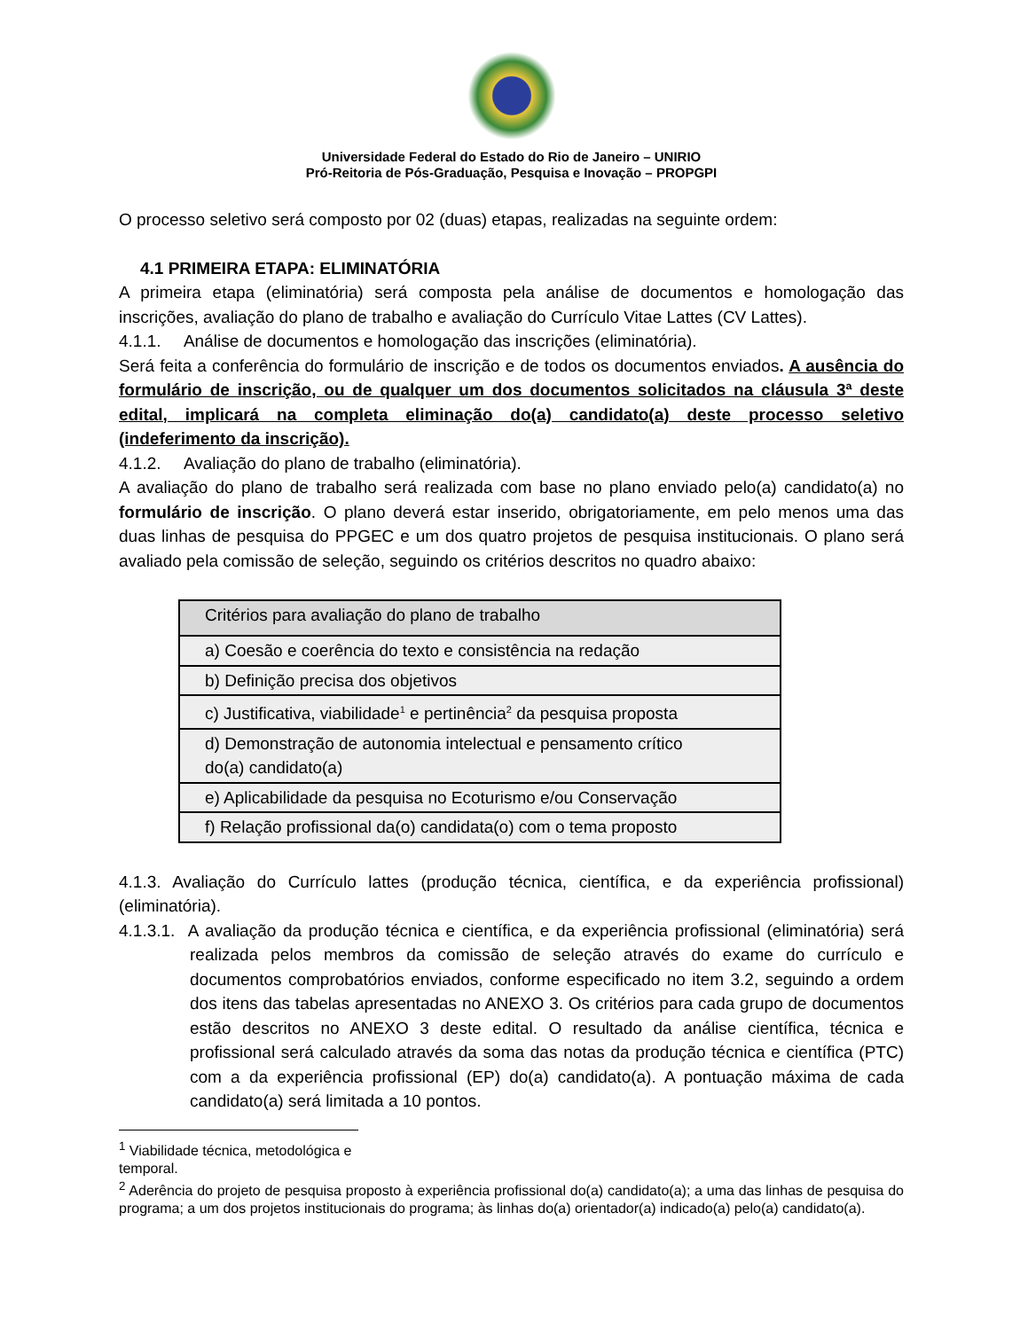Universidade Federal do Estado do Rio de Janeiro – UNIRIO
Pró-Reitoria de Pós-Graduação, Pesquisa e Inovação – PROPGPI
O processo seletivo será composto por 02 (duas) etapas, realizadas na seguinte ordem:
4.1 PRIMEIRA ETAPA: ELIMINATÓRIA
A primeira etapa (eliminatória) será composta pela análise de documentos e homologação das inscrições, avaliação do plano de trabalho e avaliação do Currículo Vitae Lattes (CV Lattes).
4.1.1. Análise de documentos e homologação das inscrições (eliminatória).
Será feita a conferência do formulário de inscrição e de todos os documentos enviados. A ausência do formulário de inscrição, ou de qualquer um dos documentos solicitados na cláusula 3ª deste edital, implicará na completa eliminação do(a) candidato(a) deste processo seletivo (indeferimento da inscrição).
4.1.2. Avaliação do plano de trabalho (eliminatória).
A avaliação do plano de trabalho será realizada com base no plano enviado pelo(a) candidato(a) no formulário de inscrição. O plano deverá estar inserido, obrigatoriamente, em pelo menos uma das duas linhas de pesquisa do PPGEC e um dos quatro projetos de pesquisa institucionais. O plano será avaliado pela comissão de seleção, seguindo os critérios descritos no quadro abaixo:
| Critérios para avaliação do plano de trabalho |
| --- |
| a) Coesão e coerência do texto e consistência na redação |
| b) Definição precisa dos objetivos |
| c) Justificativa, viabilidade<sup>1</sup> e pertinência<sup>2</sup> da pesquisa proposta |
| d) Demonstração de autonomia intelectual e pensamento crítico do(a) candidato(a) |
| e) Aplicabilidade da pesquisa no Ecoturismo e/ou Conservação |
| f) Relação profissional da(o) candidata(o) com o tema proposto |
4.1.3. Avaliação do Currículo lattes (produção técnica, científica, e da experiência profissional) (eliminatória).
4.1.3.1. A avaliação da produção técnica e científica, e da experiência profissional (eliminatória) será realizada pelos membros da comissão de seleção através do exame do currículo e documentos comprobatórios enviados, conforme especificado no item 3.2, seguindo a ordem dos itens das tabelas apresentadas no ANEXO 3. Os critérios para cada grupo de documentos estão descritos no ANEXO 3 deste edital. O resultado da análise científica, técnica e profissional será calculado através da soma das notas da produção técnica e científica (PTC) com a da experiência profissional (EP) do(a) candidato(a). A pontuação máxima de cada candidato(a) será limitada a 10 pontos.
<sup>1</sup> Viabilidade técnica, metodológica e temporal.
<sup>2</sup> Aderência do projeto de pesquisa proposto à experiência profissional do(a) candidato(a); a uma das linhas de pesquisa do programa; a um dos projetos institucionais do programa; às linhas do(a) orientador(a) indicado(a) pelo(a) candidato(a).